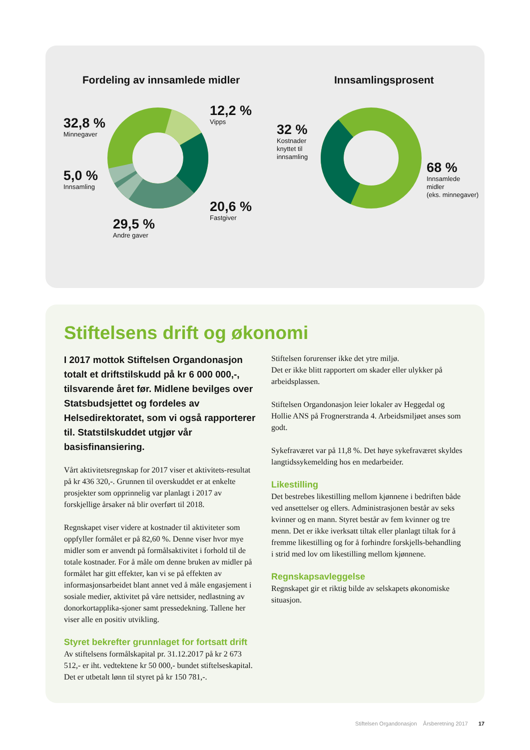Fordeling av innsamlede midler Innsamlingsprosent
32,8 %
Minnegaver
12,2 %
Vipps
5,0 %
Innsamling
20,6 %
Fastgiver
29,5 %
Andre gaver
32 %
Kostnader
knyttet til
innsamling
68 %
Innsamlede
midler
(eks. minnegaver)
Stiftelsens drift og økonomi
I 2017 mottok Stiftelsen Organdonasjon totalt et driftstilskudd på kr 6 000 000,-, tilsvarende året før. Midlene bevilges over Statsbudsjettet og fordeles av Helsedirektoratet, som vi også rapporterer til. Statstilskuddet utgjør vår basisfinansiering.
Vårt aktivitetsregnskap for 2017 viser et aktivitets-resultat på kr 436 320,-. Grunnen til overskuddet er at enkelte prosjekter som opprinnelig var planlagt i 2017 av forskjellige årsaker nå blir overført til 2018.
Regnskapet viser videre at kostnader til aktiviteter som oppfyller formålet er på 82,60 %. Denne viser hvor mye midler som er anvendt på formålsaktivitet i forhold til de totale kostnader. For å måle om denne bruken av midler på formålet har gitt effekter, kan vi se på effekten av informasjonsarbeidet blant annet ved å måle engasjement i sosiale medier, aktivitet på våre nettsider, nedlastning av donorkortapplika-sjoner samt pressedekning. Tallene her viser alle en positiv utvikling.
Styret bekrefter grunnlaget for fortsatt drift
Av stiftelsens formålskapital pr. 31.12.2017 på kr 2 673 512,- er iht. vedtektene kr 50 000,- bundet stiftelseskapital.
Det er utbetalt lønn til styret på kr 150 781,-.
Stiftelsen forurenser ikke det ytre miljø.
Det er ikke blitt rapportert om skader eller ulykker på arbeidsplassen.
Stiftelsen Organdonasjon leier lokaler av Heggedal og Hollie ANS på Frognerstranda 4. Arbeidsmiljøet anses som godt.
Sykefraværet var på 11,8 %. Det høye sykefraværet skyldes langtidssykemelding hos en medarbeider.
Likestilling
Det bestrebes likestilling mellom kjønnene i bedriften både ved ansettelser og ellers. Administrasjonen består av seks kvinner og en mann. Styret består av fem kvinner og tre menn. Det er ikke iverksatt tiltak eller planlagt tiltak for å fremme likestilling og for å forhindre forskjells-behandling i strid med lov om likestilling mellom kjønnene.
Regnskapsavleggelse
Regnskapet gir et riktig bilde av selskapets økonomiske situasjon.
Stiftelsen Organdonasjon Årsberetning 2017 17